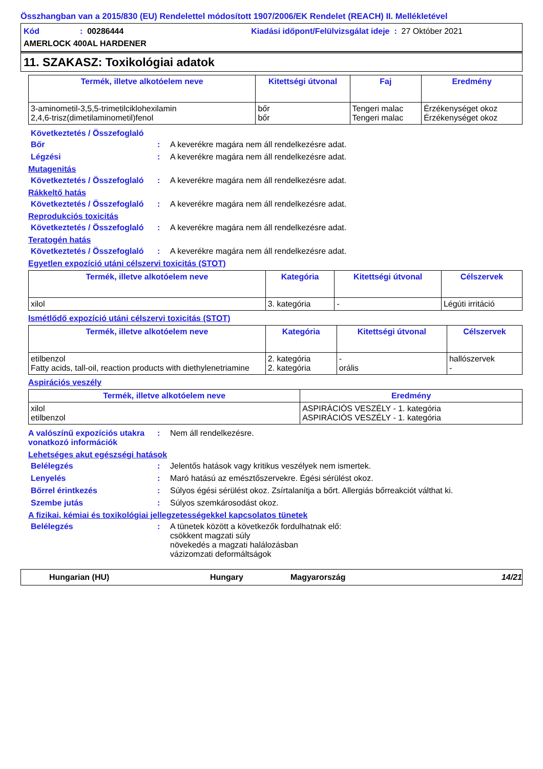Összhangban van a 2015/830 (EU) Rendelettel módosított 1907/2006/EK Rendelet (REACH) II. Mellékletével
Kód: 00286444 Kiadási időpont/Felülvizsgálat ideje : 27 Október 2021
AMERLOCK 400AL HARDENER
11. SZAKASZ: Toxikológiai adatok
| Termék, illetve alkotóelem neve | Kitettségi útvonal | Faj | Eredmény |
| --- | --- | --- | --- |
| 3-aminometil-3,5,5-trimetilciklohexilamin 2,4,6-trisz(dimetilaminometil)fenol | bőr bőr | Tengeri malac Tengeri malac | Érzékenységet okoz Érzékenységet okoz |
Következtetés / Összefoglaló
Bőr: A keverékre magára nem áll rendelkezésre adat.
Légzési: A keverékre magára nem áll rendelkezésre adat.
Mutagenitás
Következtetés / Összefoglaló: A keverékre magára nem áll rendelkezésre adat.
Rákkeltő hatás
Következtetés / Összefoglaló: A keverékre magára nem áll rendelkezésre adat.
Reprodukciós toxicitás
Következtetés / Összefoglaló: A keverékre magára nem áll rendelkezésre adat.
Teratogén hatás
Következtetés / Összefoglaló: A keverékre magára nem áll rendelkezésre adat.
Egyetlen expozíció utáni célszervi toxicitás (STOT)
| Termék, illetve alkotóelem neve | Kategória | Kitettségi útvonal | Célszervek |
| --- | --- | --- | --- |
| xilol | 3. kategória | - | Légúti irritáció |
Ismétlődő expozíció utáni célszervi toxicitás (STOT)
| Termék, illetve alkotóelem neve | Kategória | Kitettségi útvonal | Célszervek |
| --- | --- | --- | --- |
| etilbenzol Fatty acids, tall-oil, reaction products with diethylenetriamine | 2. kategória 2. kategória | - orális | hallószervek - |
Aspirációs veszély
| Termék, illetve alkotóelem neve | Eredmény |
| --- | --- |
| xilol etilbenzol | ASPIRÁCIÓS VESZÉLY - 1. kategória ASPIRÁCIÓS VESZÉLY - 1. kategória |
A valószínű expozíciós utakra vonatkozó információk: Nem áll rendelkezésre.
Lehetséges akut egészségi hatások
Belélegzés: Jelentős hatások vagy kritikus veszélyek nem ismertek.
Lenyelés: Maró hatású az emésztőszervekre. Égési sérülést okoz.
Bőrrel érintkezés: Súlyos égési sérülést okoz. Zsírtalanítja a bőrt. Allergiás bőrreakciót válthat ki.
Szembe jutás: Súlyos szemkárosodást okoz.
A fizikai, kémiai és toxikológiai jellegzetességekkel kapcsolatos tünetek
Belélegzés: A tünetek között a következők fordulhatnak elő:
csökkent magzati súly
növekedés a magzati halálozásban
vázizomzati deformáltságok
Hungarian (HU) Hungary Magyarország 14/21